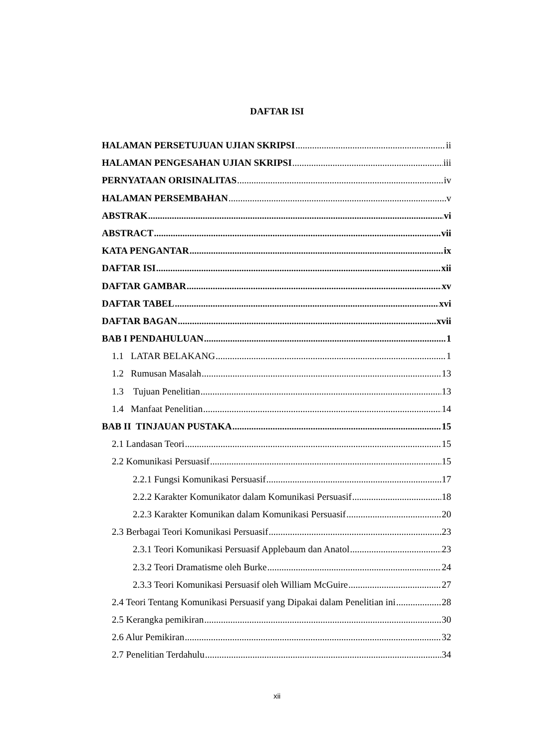DAFTAR ISI
HALAMAN PERSETUJUAN UJIAN SKRIPSI ii
HALAMAN PENGESAHAN UJIAN SKRIPSI iii
PERNYATAAN ORISINALITAS iv
HALAMAN PERSEMBAHAN v
ABSTRAK vi
ABSTRACT vii
KATA PENGANTAR ix
DAFTAR ISI xii
DAFTAR GAMBAR xv
DAFTAR TABEL xvi
DAFTAR BAGAN xvii
BAB I PENDAHULUAN 1
1.1 LATAR BELAKANG 1
1.2 Rumusan Masalah 13
1.3 Tujuan Penelitian 13
1.4 Manfaat Penelitian 14
BAB II TINJAUAN PUSTAKA 15
2.1 Landasan Teori 15
2.2 Komunikasi Persuasif 15
2.2.1 Fungsi Komunikasi Persuasif 17
2.2.2 Karakter Komunikator dalam Komunikasi Persuasif 18
2.2.3 Karakter Komunikan dalam Komunikasi Persuasif 20
2.3 Berbagai Teori Komunikasi Persuasif 23
2.3.1 Teori Komunikasi Persuasif Applebaum dan Anatol 23
2.3.2 Teori Dramatisme oleh Burke 24
2.3.3 Teori Komunikasi Persuasif oleh William McGuire 27
2.4 Teori Tentang Komunikasi Persuasif yang Dipakai dalam Penelitian ini 28
2.5 Kerangka pemikiran 30
2.6 Alur Pemikiran 32
2.7 Penelitian Terdahulu 34
xii